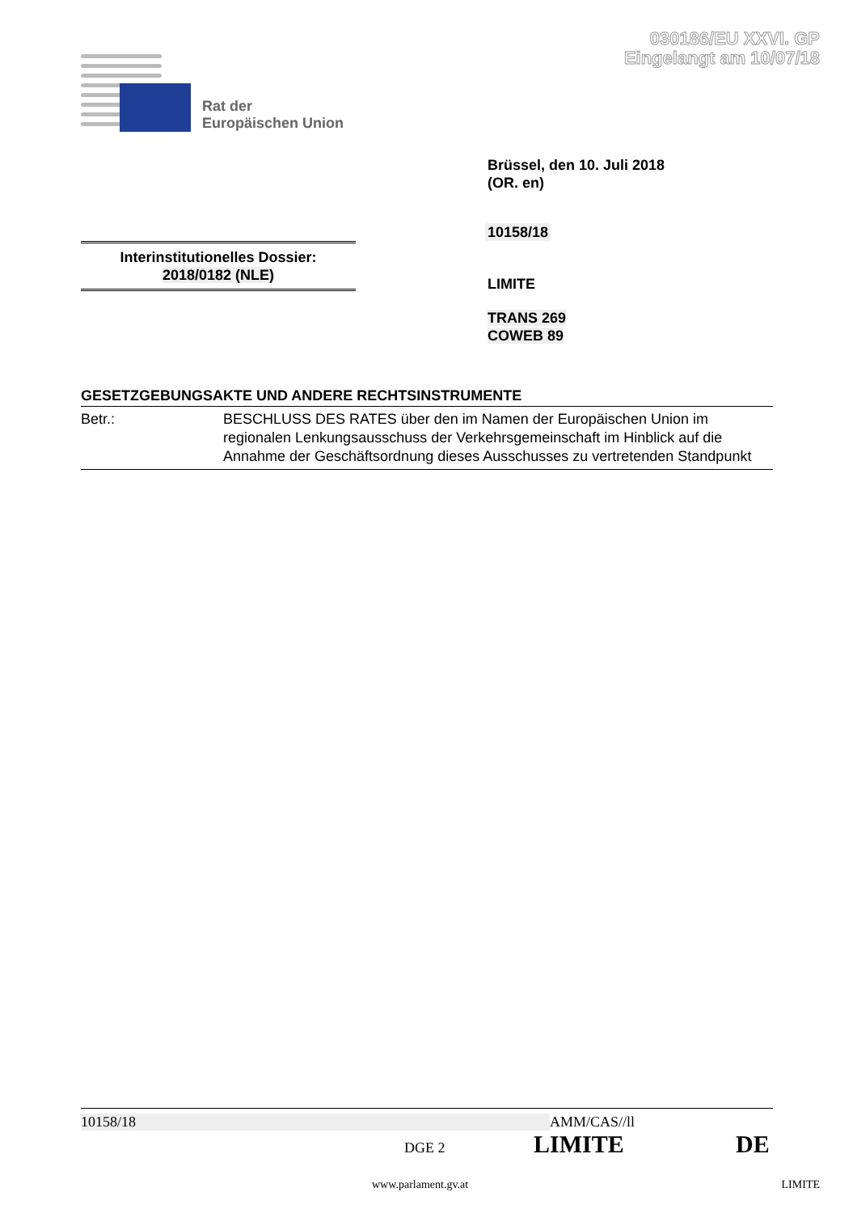030186/EU XXVI. GP
Eingelangt am 10/07/18
Rat der
Europäischen Union
Brüssel, den 10. Juli 2018
(OR. en)
10158/18
Interinstitutionelles Dossier:
2018/0182 (NLE)
LIMITE
TRANS 269
COWEB 89
GESETZGEBUNGSAKTE UND ANDERE RECHTSINSTRUMENTE
Betr.: BESCHLUSS DES RATES über den im Namen der Europäischen Union im regionalen Lenkungsausschuss der Verkehrsgemeinschaft im Hinblick auf die Annahme der Geschäftsordnung dieses Ausschusses zu vertretenden Standpunkt
10158/18 AMM/CAS//ll
DGE 2 LIMITE DE
www.parlament.gv.at LIMITE